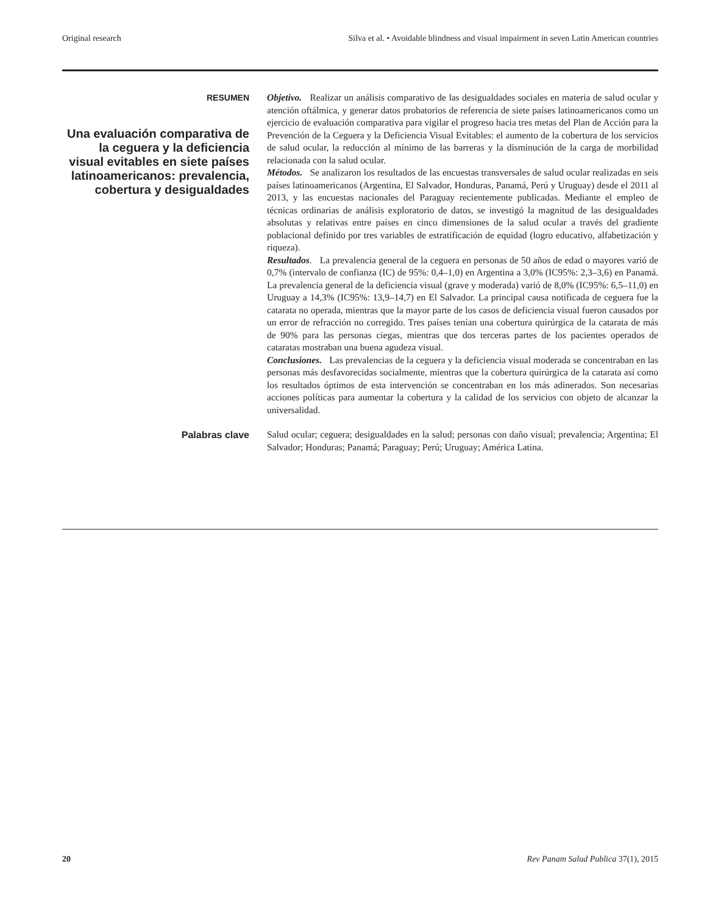Original research Silva et al. • Avoidable blindness and visual impairment in seven Latin American countries
RESUMEN
Una evaluación comparativa de la ceguera y la deficiencia visual evitables en siete países latinoamericanos: prevalencia, cobertura y desigualdades
Objetivo. Realizar un análisis comparativo de las desigualdades sociales en materia de salud ocular y atención oftálmica, y generar datos probatorios de referencia de siete países latinoamericanos como un ejercicio de evaluación comparativa para vigilar el progreso hacia tres metas del Plan de Acción para la Prevención de la Ceguera y la Deficiencia Visual Evitables: el aumento de la cobertura de los servicios de salud ocular, la reducción al mínimo de las barreras y la disminución de la carga de morbilidad relacionada con la salud ocular.
Métodos. Se analizaron los resultados de las encuestas transversales de salud ocular realizadas en seis países latinoamericanos (Argentina, El Salvador, Honduras, Panamá, Perú y Uruguay) desde el 2011 al 2013, y las encuestas nacionales del Paraguay recientemente publicadas. Mediante el empleo de técnicas ordinarias de análisis exploratorio de datos, se investigó la magnitud de las desigualdades absolutas y relativas entre países en cinco dimensiones de la salud ocular a través del gradiente poblacional definido por tres variables de estratificación de equidad (logro educativo, alfabetización y riqueza).
Resultados. La prevalencia general de la ceguera en personas de 50 años de edad o mayores varió de 0,7% (intervalo de confianza (IC) de 95%: 0,4–1,0) en Argentina a 3,0% (IC95%: 2,3–3,6) en Panamá. La prevalencia general de la deficiencia visual (grave y moderada) varió de 8,0% (IC95%: 6,5–11,0) en Uruguay a 14,3% (IC95%: 13,9–14,7) en El Salvador. La principal causa notificada de ceguera fue la catarata no operada, mientras que la mayor parte de los casos de deficiencia visual fueron causados por un error de refracción no corregido. Tres países tenían una cobertura quirúrgica de la catarata de más de 90% para las personas ciegas, mientras que dos terceras partes de los pacientes operados de cataratas mostraban una buena agudeza visual.
Conclusiones. Las prevalencias de la ceguera y la deficiencia visual moderada se concentraban en las personas más desfavorecidas socialmente, mientras que la cobertura quirúrgica de la catarata así como los resultados óptimos de esta intervención se concentraban en los más adinerados. Son necesarias acciones políticas para aumentar la cobertura y la calidad de los servicios con objeto de alcanzar la universalidad.
Palabras clave
Salud ocular; ceguera; desigualdades en la salud; personas con daño visual; prevalencia; Argentina; El Salvador; Honduras; Panamá; Paraguay; Perú; Uruguay; América Latina.
20 Rev Panam Salud Publica 37(1), 2015